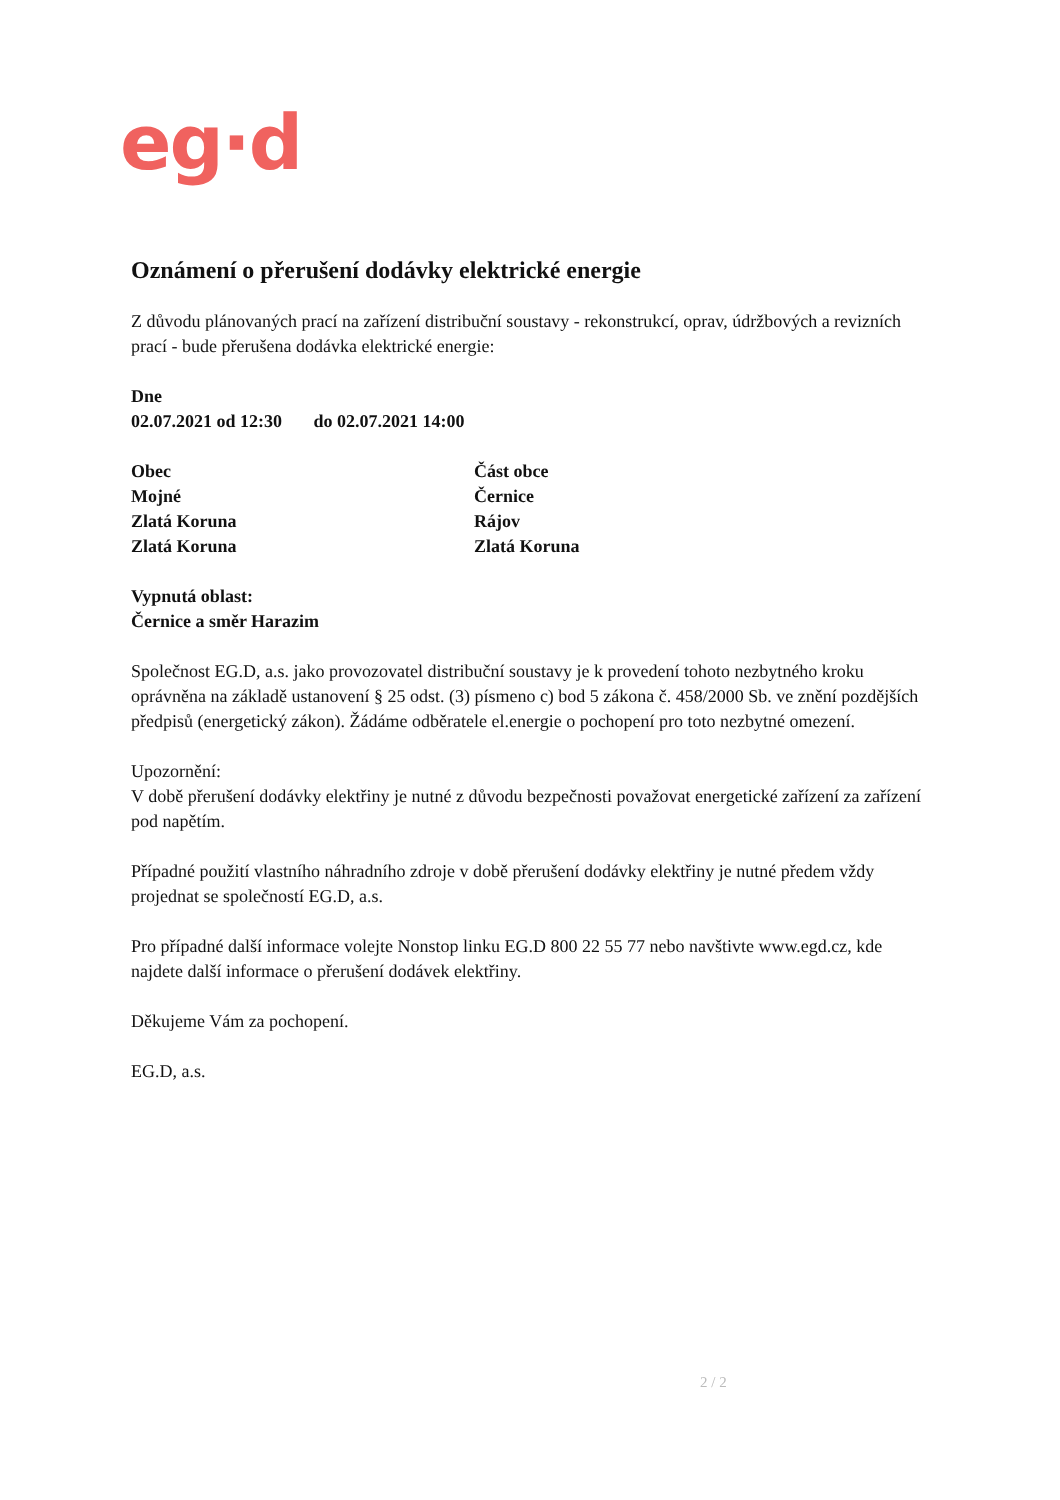eg·d
Oznámení o přerušení dodávky elektrické energie
Z důvodu plánovaných prací na zařízení distribuční soustavy - rekonstrukcí, oprav, údržbových a revizních prací - bude přerušena dodávka elektrické energie:
Dne
02.07.2021 od 12:30 do 02.07.2021 14:00
| Obec | Část obce |
| --- | --- |
| Mojné | Černice |
| Zlatá Koruna | Rájov |
| Zlatá Koruna | Zlatá Koruna |
Vypnutá oblast:
Černice a směr Harazim
Společnost EG.D, a.s. jako provozovatel distribuční soustavy je k provedení tohoto nezbytného kroku oprávněna na základě ustanovení § 25 odst. (3) písmeno c) bod 5 zákona č. 458/2000 Sb. ve znění pozdějších předpisů (energetický zákon). Žádáme odběratele el.energie o pochopení pro toto nezbytné omezení.
Upozornění:
V době přerušení dodávky elektřiny je nutné z důvodu bezpečnosti považovat energetické zařízení za zařízení pod napětím.
Případné použití vlastního náhradního zdroje v době přerušení dodávky elektřiny je nutné předem vždy projednat se společností EG.D, a.s.
Pro případné další informace volejte Nonstop linku EG.D 800 22 55 77 nebo navštivte www.egd.cz, kde najdete další informace o přerušení dodávek elektřiny.
Děkujeme Vám za pochopení.
EG.D, a.s.
2 / 2